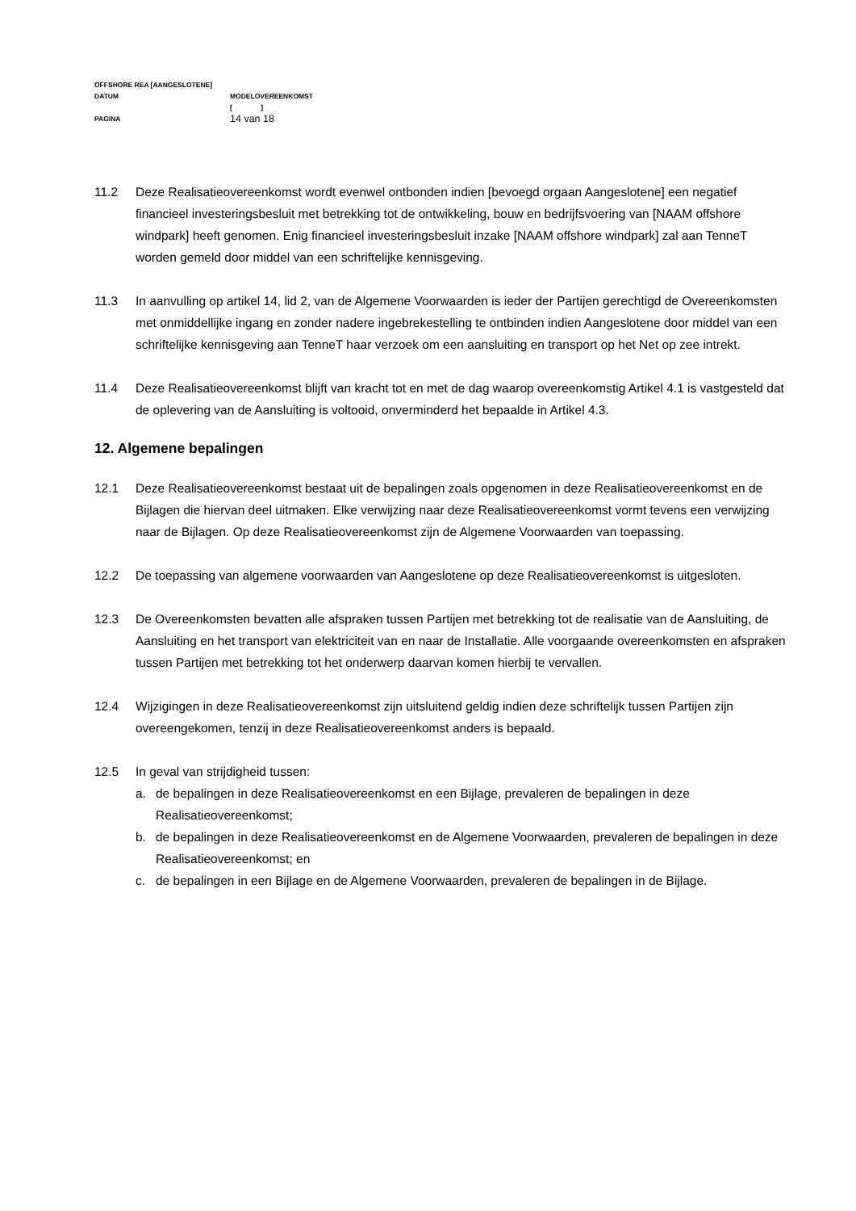OFFSHORE REA [AANGESLOTENE]
DATUM MODELOVEREENKOMST
[ ]
PAGINA
14 van 18
11.2 Deze Realisatieovereenkomst wordt evenwel ontbonden indien [bevoegd orgaan Aangeslotene] een negatief financieel investeringsbesluit met betrekking tot de ontwikkeling, bouw en bedrijfsvoering van [NAAM offshore windpark] heeft genomen. Enig financieel investeringsbesluit inzake [NAAM offshore windpark] zal aan TenneT worden gemeld door middel van een schriftelijke kennisgeving.
11.3 In aanvulling op artikel 14, lid 2, van de Algemene Voorwaarden is ieder der Partijen gerechtigd de Overeenkomsten met onmiddellijke ingang en zonder nadere ingebrekestelling te ontbinden indien Aangeslotene door middel van een schriftelijke kennisgeving aan TenneT haar verzoek om een aansluiting en transport op het Net op zee intrekt.
11.4 Deze Realisatieovereenkomst blijft van kracht tot en met de dag waarop overeenkomstig Artikel 4.1 is vastgesteld dat de oplevering van de Aansluiting is voltooid, onverminderd het bepaalde in Artikel 4.3.
12. Algemene bepalingen
12.1 Deze Realisatieovereenkomst bestaat uit de bepalingen zoals opgenomen in deze Realisatieovereenkomst en de Bijlagen die hiervan deel uitmaken. Elke verwijzing naar deze Realisatieovereenkomst vormt tevens een verwijzing naar de Bijlagen. Op deze Realisatieovereenkomst zijn de Algemene Voorwaarden van toepassing.
12.2 De toepassing van algemene voorwaarden van Aangeslotene op deze Realisatieovereenkomst is uitgesloten.
12.3 De Overeenkomsten bevatten alle afspraken tussen Partijen met betrekking tot de realisatie van de Aansluiting, de Aansluiting en het transport van elektriciteit van en naar de Installatie. Alle voorgaande overeenkomsten en afspraken tussen Partijen met betrekking tot het onderwerp daarvan komen hierbij te vervallen.
12.4 Wijzigingen in deze Realisatieovereenkomst zijn uitsluitend geldig indien deze schriftelijk tussen Partijen zijn overeengekomen, tenzij in deze Realisatieovereenkomst anders is bepaald.
12.5 In geval van strijdigheid tussen:
a. de bepalingen in deze Realisatieovereenkomst en een Bijlage, prevaleren de bepalingen in deze Realisatieovereenkomst;
b. de bepalingen in deze Realisatieovereenkomst en de Algemene Voorwaarden, prevaleren de bepalingen in deze Realisatieovereenkomst; en
c. de bepalingen in een Bijlage en de Algemene Voorwaarden, prevaleren de bepalingen in de Bijlage.